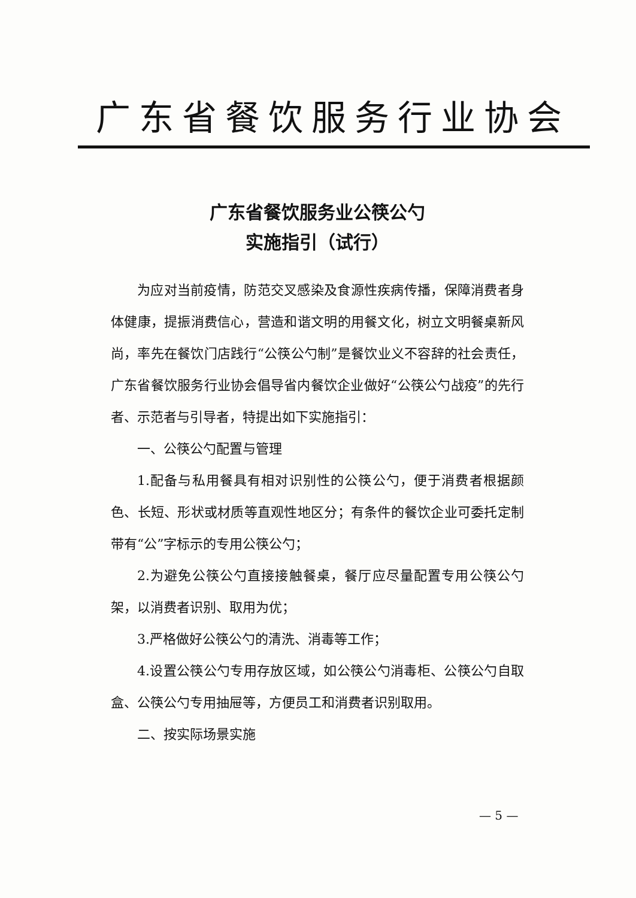广东省餐饮服务行业协会
广东省餐饮服务业公筷公勺
实施指引（试行）
为应对当前疫情，防范交叉感染及食源性疾病传播，保障消费者身体健康，提振消费信心，营造和谐文明的用餐文化，树立文明餐桌新风尚，率先在餐饮门店践行“公筷公勺制”是餐饮业义不容辞的社会责任，广东省餐饮服务行业协会倡导省内餐饮企业做好“公筷公勺战疫”的先行者、示范者与引导者，特提出如下实施指引：
一、公筷公勺配置与管理
1.配备与私用餐具有相对识别性的公筷公勺，便于消费者根据颜色、长短、形状或材质等直观性地区分；有条件的餐饮企业可委托定制带有“公”字标示的专用公筷公勺；
2.为避免公筷公勺直接接触餐桌，餐厅应尽量配置专用公筷公勺架，以消费者识别、取用为优；
3.严格做好公筷公勺的清洗、消毒等工作；
4.设置公筷公勺专用存放区域，如公筷公勺消毒柜、公筷公勺自取盒、公筷公勺专用抽屉等，方便员工和消费者识别取用。
二、按实际场景实施
— 5 —